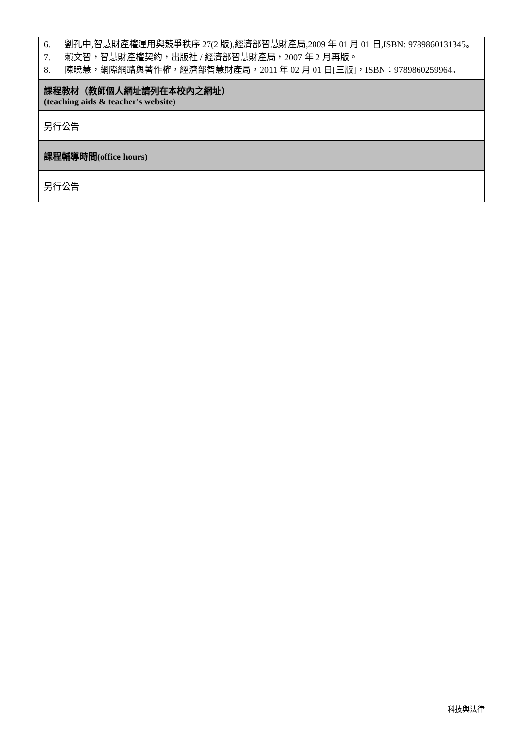| 6. 劉孔中,智慧財產權運用與競爭秩序 27(2 版),經濟部智慧財產局,2009 年 01 月 01 日,ISBN: 9789860131345。 7. 賴文智，智慧財產權契約，出版社 / 經濟部智慧財產局，2007 年 2 月再版。 8. 陳曉慧，網際網路與著作權，經濟部智慧財產局，2011 年 02 月 01 日[三版]，ISBN：9789860259964。 |
| 課程教材（教師個人網址請列在本校內之網址） (teaching aids & teacher's website) |
| 另行公告 |
| 課程輔導時間(office hours) |
| 另行公告 |
科技與法律